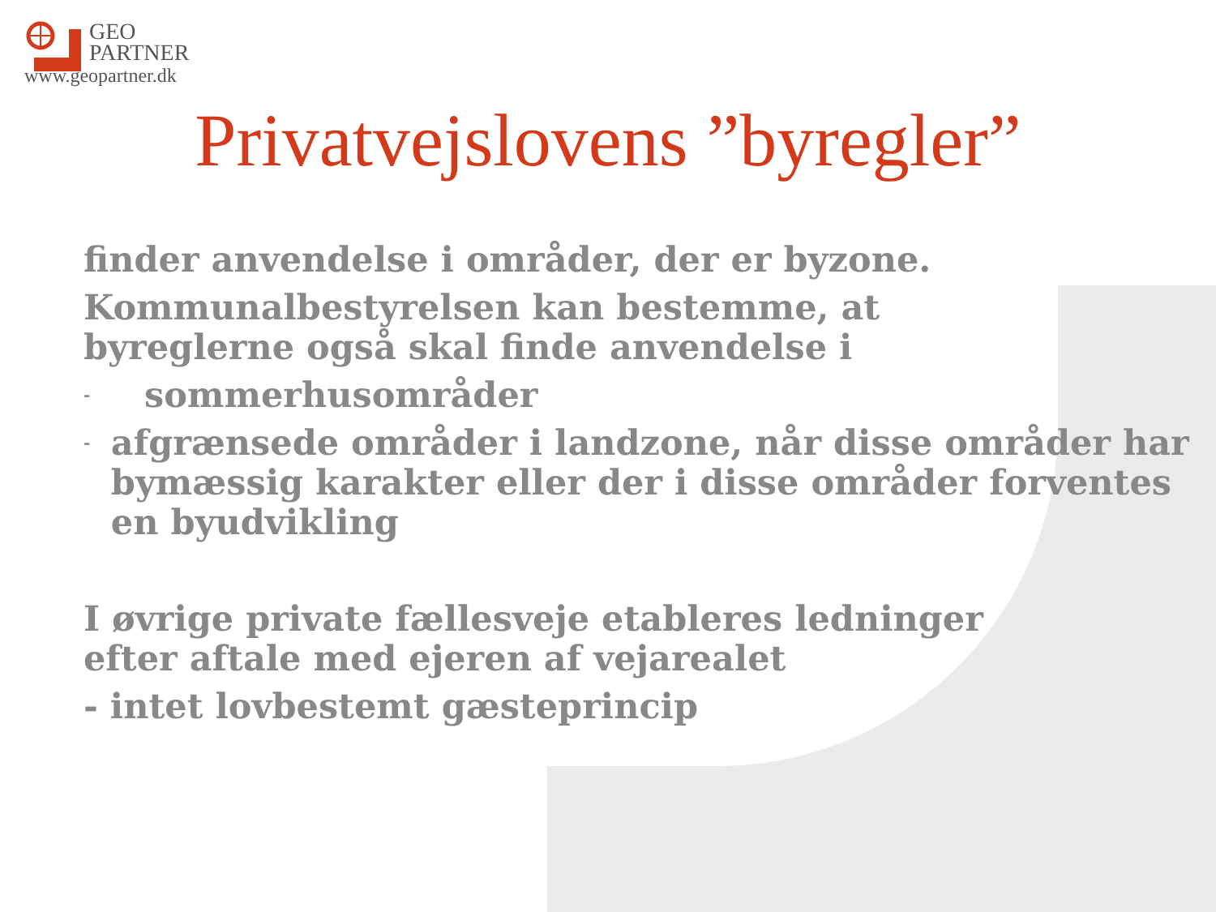GEO
PARTNER
www.geopartner.dk
Privatvejslovens ”byregler”
finder anvendelse i områder, der er byzone.
Kommunalbestyrelsen kan bestemme, at byreglerne også skal finde anvendelse i
- sommerhusområder
- afgrænsede områder i landzone, når disse områder har bymæssig karakter eller der i disse områder forventes en byudvikling
I øvrige private fællesveje etableres ledninger efter aftale med ejeren af vejarealet
- intet lovbestemt gæsteprincip